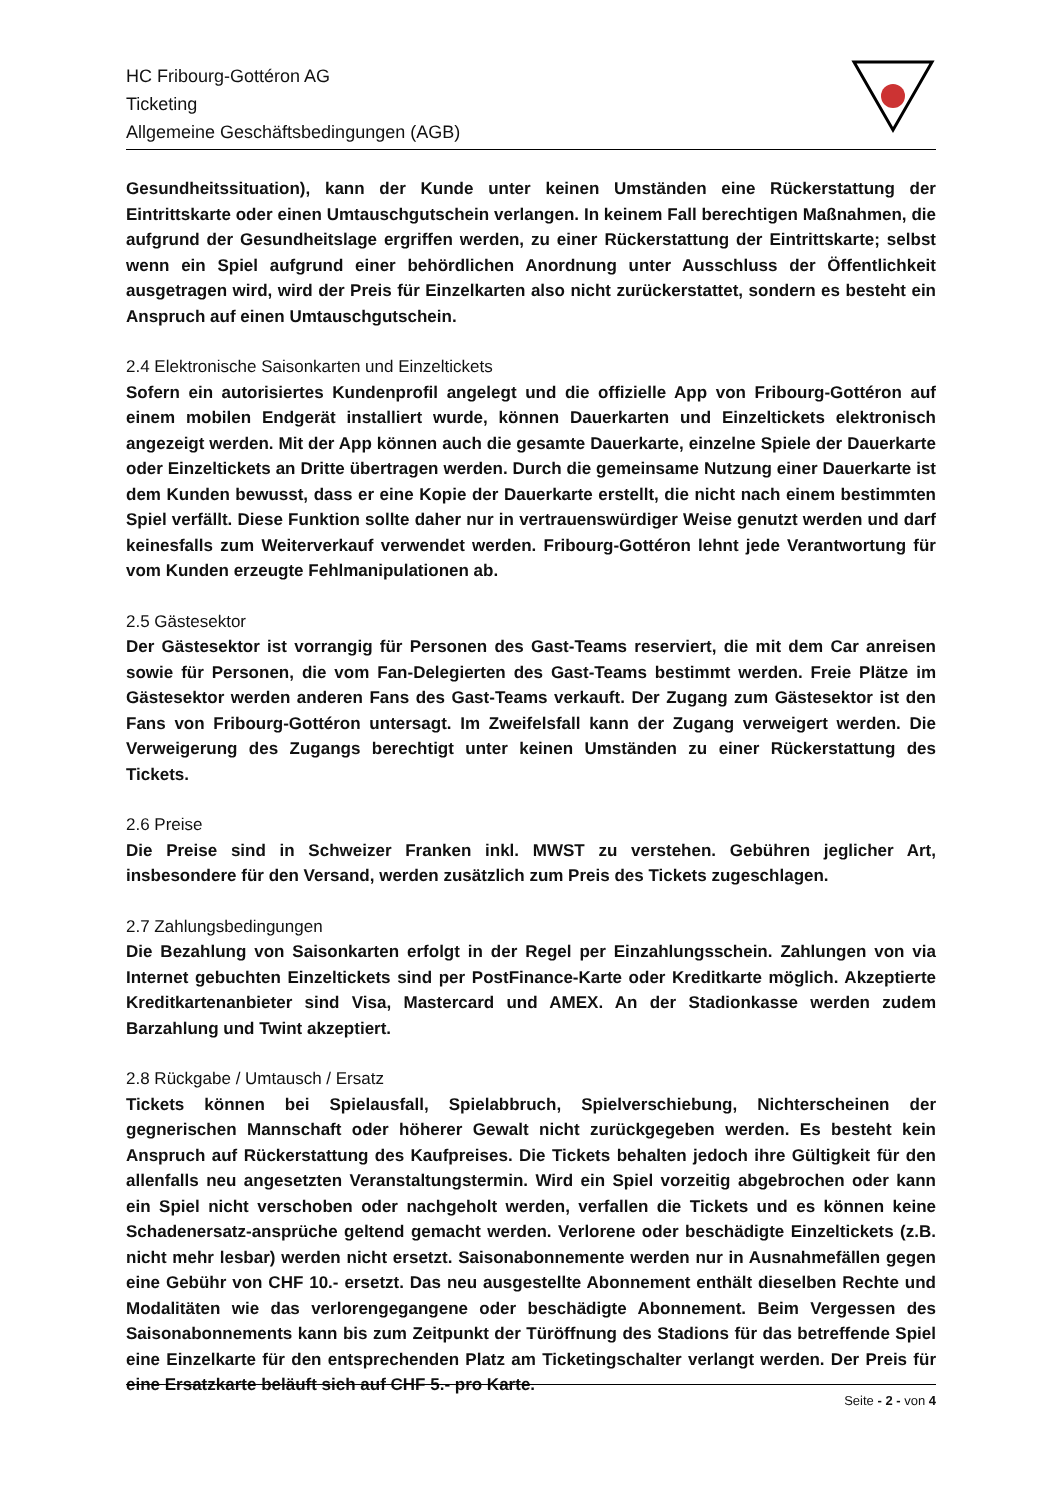HC Fribourg-Gottéron AG
Ticketing
Allgemeine Geschäftsbedingungen (AGB)
Gesundheitssituation), kann der Kunde unter keinen Umständen eine Rückerstattung der Eintrittskarte oder einen Umtauschgutschein verlangen. In keinem Fall berechtigen Maßnahmen, die aufgrund der Gesundheitslage ergriffen werden, zu einer Rückerstattung der Eintrittskarte; selbst wenn ein Spiel aufgrund einer behördlichen Anordnung unter Ausschluss der Öffentlichkeit ausgetragen wird, wird der Preis für Einzelkarten also nicht zurückerstattet, sondern es besteht ein Anspruch auf einen Umtauschgutschein.
2.4 Elektronische Saisonkarten und Einzeltickets
Sofern ein autorisiertes Kundenprofil angelegt und die offizielle App von Fribourg-Gottéron auf einem mobilen Endgerät installiert wurde, können Dauerkarten und Einzeltickets elektronisch angezeigt werden. Mit der App können auch die gesamte Dauerkarte, einzelne Spiele der Dauerkarte oder Einzeltickets an Dritte übertragen werden. Durch die gemeinsame Nutzung einer Dauerkarte ist dem Kunden bewusst, dass er eine Kopie der Dauerkarte erstellt, die nicht nach einem bestimmten Spiel verfällt. Diese Funktion sollte daher nur in vertrauenswürdiger Weise genutzt werden und darf keinesfalls zum Weiterverkauf verwendet werden. Fribourg-Gottéron lehnt jede Verantwortung für vom Kunden erzeugte Fehlmanipulationen ab.
2.5 Gästesektor
Der Gästesektor ist vorrangig für Personen des Gast-Teams reserviert, die mit dem Car anreisen sowie für Personen, die vom Fan-Delegierten des Gast-Teams bestimmt werden. Freie Plätze im Gästesektor werden anderen Fans des Gast-Teams verkauft. Der Zugang zum Gästesektor ist den Fans von Fribourg-Gottéron untersagt. Im Zweifelsfall kann der Zugang verweigert werden. Die Verweigerung des Zugangs berechtigt unter keinen Umständen zu einer Rückerstattung des Tickets.
2.6 Preise
Die Preise sind in Schweizer Franken inkl. MWST zu verstehen. Gebühren jeglicher Art, insbesondere für den Versand, werden zusätzlich zum Preis des Tickets zugeschlagen.
2.7 Zahlungsbedingungen
Die Bezahlung von Saisonkarten erfolgt in der Regel per Einzahlungsschein. Zahlungen von via Internet gebuchten Einzeltickets sind per PostFinance-Karte oder Kreditkarte möglich. Akzeptierte Kreditkartenanbieter sind Visa, Mastercard und AMEX. An der Stadionkasse werden zudem Barzahlung und Twint akzeptiert.
2.8 Rückgabe / Umtausch / Ersatz
Tickets können bei Spielausfall, Spielabbruch, Spielverschiebung, Nichterscheinen der gegnerischen Mannschaft oder höherer Gewalt nicht zurückgegeben werden. Es besteht kein Anspruch auf Rückerstattung des Kaufpreises. Die Tickets behalten jedoch ihre Gültigkeit für den allenfalls neu angesetzten Veranstaltungstermin. Wird ein Spiel vorzeitig abgebrochen oder kann ein Spiel nicht verschoben oder nachgeholt werden, verfallen die Tickets und es können keine Schadenersatz-ansprüche geltend gemacht werden. Verlorene oder beschädigte Einzeltickets (z.B. nicht mehr lesbar) werden nicht ersetzt. Saisonabonnemente werden nur in Ausnahmefällen gegen eine Gebühr von CHF 10.- ersetzt. Das neu ausgestellte Abonnement enthält dieselben Rechte und Modalitäten wie das verlorengegangene oder beschädigte Abonnement. Beim Vergessen des Saisonabonnements kann bis zum Zeitpunkt der Türöffnung des Stadions für das betreffende Spiel eine Einzelkarte für den entsprechenden Platz am Ticketingschalter verlangt werden. Der Preis für eine Ersatzkarte beläuft sich auf CHF 5.- pro Karte.
Seite - 2 - von 4